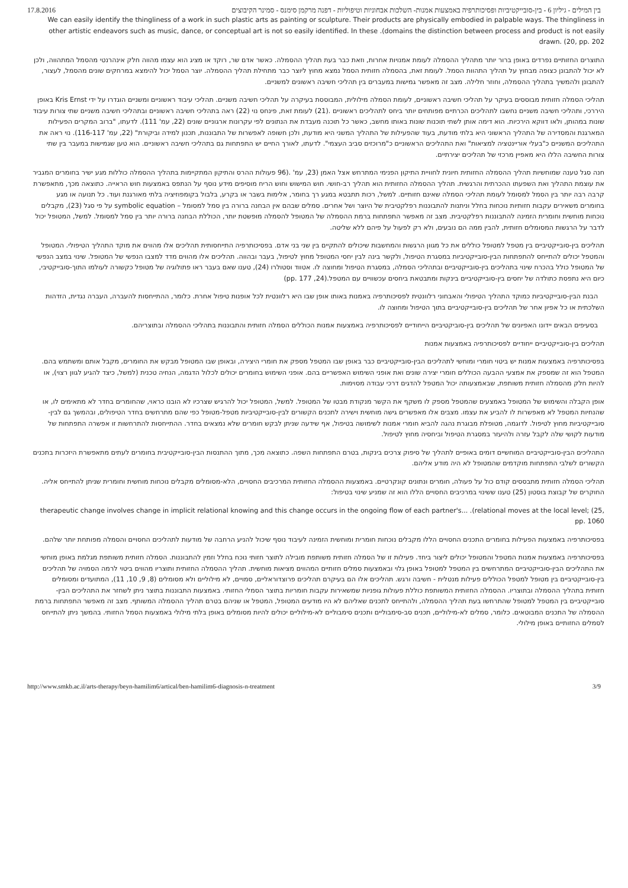17.8.2016 בין המילים - גיליון 6 - בין-סובייקטיביות ופסיכותרפיה באמצעות אמנות- השלכות אבחוניות וטיפוליות - דפנה מרקמן סימנס - סמינר הקיבוצים
We can easily identify the thingliness of a work in such plastic arts as painting or sculpture. Their products are physically embodied in palpable ways. The thingliness in other artistic endeavors such as music, dance, or conceptual art is not so easily identified. In these .(domains the distinction between process and product is not easily drawn. (20, pp. 202
התוצרים החזותיים נפרדים באופן ברור יותר מתהליך ההסמלה לעומת אמנויות אחרות, וזאת כבר בעת תהליך ההסמלה. כאשר אדם שר, רוקד או מציג הוא עצמו מהווה חלק אינהרנטי מהסמל המתהווה, ולכן לא יכול להתבונן כצופה מבחוץ על תהליך התהוות הסמל. לעומת זאת, בהסמלה חזותית הסמל נמצא מחוץ ליוצר כבר מתחילת תהליך ההסמלה. יוצר הסמל יכול להימצא במרחקים שונים מהסמל, לעצור, להתבונן ולהמשיך בתהליך ההסמלה, וחוזר חלילה. מצב זה מאפשר גמישות במעברים בין תהליכי חשיבה ראשונים למשניים.
תהליכי הסמלה חזותית מבוססים בעיקר על תהליכי חשיבה ראשוניים, לעומת הסמלה מילולית, המבוססת בעיקרה על תהליכי חשיבה משניים. תהליכי עיבוד ראשוניים ומשניים הוגדרו על ידי Kris Ernst באופן היררכי, ותהליכי חשיבה משניים נחשבו לתהליכים הכרתיים מפותחים יותר ביחס לתהליכים ראשוניים .(21) לעומת זאת, פינחס נוי (22) ראה בתהליכי חשיבה ראשוניים ובתהליכי חשיבה משניים שתי צורות עיבוד שונות במהותן, ולאו דווקא הירכיות. הוא דימה אותן לשתי תוכנות שונות באותו מחשב, כאשר כל תוכנה מעבדת את הנתונים לפי עקרונות ארגוניים שונים (22, עמ' 111). לדעתו, "ברוב המקרים הפעילות המארגנת והמסדירה של התהליך הראשוני היא בלתי מודעת, בעוד שהפעילות של התהליך המשני היא מודעת, ולכן חשופה לאפשרות של התבוננות, תכנון למידה וביקורת" (22, עמ' 116-117). נוי ראה את התהליכים המשניים כ"בעלי אוריינטציה למציאות" ואת התהליכים הראשוניים כ"מרוכזים סביב העצמי". לדעתו, לאורך החיים יש התפתחות גם בתהליכי חשיבה ראשוניים. הוא טען שגמישות במעבר בין שתי צורות החשיבה הללו היא מאפיין מרכזי של תהליכים יצירתיים.
חנה סגל טענה שמוחשיות תהליך ההסמלה החזותית חיונית לחוויית התיקון הפנימי המתרחש אצל האמן (23, עמ' .(96 פעולות ההרס והתיקון המתקיימות בתהליך ההסמלה כוללות מגע ישיר בחומרים המגביר את עוצמת התהליך ואת השפעתו ההכרתית והרגשית. תהליך ההסמלה החזותית הוא תהליך רב-חושי. חוש המישוש וחוש הריח מוסיפים מידע נוסף על הנתפס באמצעות חוש הראייה. כתוצאה מכך, מתאפשרת קרבה רבה יותר בין הסמל למסומל לעומת תהליכי הסמלה שאינם חזותיים. למשל, רכות תתבטא במגע רך בחומר, אלימות בשבר או בקרע, בלבול בקומפוזיציה בלתי מאורגנת ועוד. כל תנועה או מגע בחומרים משאירים עקבות חזותיות נוכחות בחלל וניתנות להתבוננות רפלקטיבית של היוצר ושל אחרים. סמלים שבהם אין הבחנה ברורה בין סמל למסומל – symbolic equation על פי סגל (23), מקבלים נוכחות מוחשית וחומרית הזמינה להתבוננות רפלקטיבית. מצב זה מאפשר התפתחות ברמת ההסמלה של המטופל להסמלה מופשטת יותר, הכוללת הבחנה ברורה יותר בין סמל למסומל. למשל, המטופל יכול לדבר על הרגשות המסומלים חזותית, להבין ממה הם נובעים, ולא רק לפעול על פיהם ללא שליטה.
תהליכים בין-סובייקטיביים בין מטפל למטופל כוללים את כל מגוון הרגשות והמחשבות שיכולים להתקיים בין שני בני אדם. בפסיכותרפיה התייחסותית תהליכים אלו מהווים את מוקד התהליך הטיפולי. המטופל והמטפל יכולים להתייחס להתפתחות הבין-סובייקטיביות במסגרת הטיפול, ולקשר בינה לבין יחסי המטופל מחוץ לטיפול, בעבר ובהווה. תהליכים אלו מהווים מדד למצבו הנפשי של המטופל. שינוי במצב הנפשי של המטופל כולל בהכרח שינוי בתהליכים בין-סובייקטיביים ובתהליכי הסמלה, במסגרת הטיפול ומחוצה לו. אטווד וסטולרו (24), טענו שאם בעבר ראו פתולוגיה של מטופל כקשורה לעולמו התוך-סובייקטיבי, כיום היא נתפסת כתולדה של יחסים בין-סובייקטיביים בינקות ומתבטאת ביחסים עכשוויים עם המטפל.(24, pp. 177)
הבנת הבין-סובייקטיביות כמוקד התהליך הטיפולי והאבחוני רלוונטית לפסיכותרפיה באמנות באותו אופן שבו היא רלוונטית לכל אופנות טיפול אחרת. כלומר, ההתייחסות להעברה, העברה נגדית, הזדהות השלכתית או כל אפיון אחר של תהליכים בין-סובייקטיביים בתוך הטיפול ומחוצה לו.
בסעיפים הבאים יידונו האפיונים של תהליכים בין-סוביקטיביים הייחודיים לפסיכותרפיה באמצעות אמנות הכוללים הסמלה חזותית והתבוננות בתהליכי ההסמלה ובתוצריהם.
תהליכים בין-סובייקטיביים ייחודיים לפסיכותרפיה באמצעות אמנות
בפסיכותרפיה באמצעות אמנות יש ביטוי חומרי ומוחשי לתהליכים הבין-סובייקטיביים כבר באופן שבו המטפל מספק את חומרי היצירה, ובאופן שבו המטופל מבקש את החומרים, מקבל אותם ומשתמש בהם. המטפל הוא זה שמספק את אמצעי ההבעה הכוללים חומרי יצירה שונים ואת אופני השימוש האפשריים בהם. אופני השימוש בחומרים יכולים לכלול הדגמה, הנחיה טכנית (למשל, כיצד להגיע לגוון רצוי), או להיות חלק מהסמלה חזותית משותפת, שבאמצעותה יכול המטפל להדגים דרכי עבודה מסוימות.
אופן הקבלה והשימוש של המטופל באמצעים שהמטפל מספק לו משקף את הקשר מנקודת מבטו של המטופל. למשל, המטופל יכול להרגיש שצרכיו לא הובנו כראוי, שהחומרים בחדר לא מתאימים לו, או שהנחיות המטפל לא מאפשרות לו להביע את עצמו. מצבים אלו מאפשרים גישה מוחשית וישירה לתכנים הקשורים לבין-סובייקטיביות מטפל-מטופל כפי שהם מתרחשים בחדר הטיפולים, ובהמשך גם לבין-סובייקטיביות מחוץ לטיפול. לדוגמה, מטופלת מבוגרת נהגה להביא חומרי אמנות לשימושה בטיפול, אף שידעה שניתן לבקש חומרים שלא נמצאים בחדר. ההתייחסות להתרחשות זו אפשרה התפתחות של מודעות לקושי שלה לקבל עזרה ולהיעזר במסגרת הטיפול וביחסיה מחוץ לטיפול.
התהליכים הבין-סובייקטיביים המוחשיים דומים באופיים לתהליך של סיפוק צרכים בינקות, בטרם התפתחות השפה. כתוצאה מכך, מתוך ההתנסות הבין-סובייקטיבית בחומרים לעתים מתאפשרת היזכרות בתכנים הקשורים לשלבי התפתחות מוקדמים שהמטופל לא היה מודע אליהם.
תהליכי הסמלה חזותית מתבססים קודם כול על פעולה, חומרים ונתונים קונקרטיים. באמצעות ההסמלה החזותית המרכיבים החסויים, הלא-מסומלים מקבלים נוכחות מוחשית וחומרית שניתן להתייחס אליה. החוקרים של קבוצת בוסטון (25) טענו ששינוי במרכיבים החסויים הללו הוא זה שמניע שינוי בטיפול:
therapeutic change involves change in implicit relational knowing and this change occurs in the ongoing flow of each partner's... .(relational moves at the local level; (25, pp. 1060
בפסיכותרפיה באמצעות הפעילות בחומרים התכנים החסויים הללו מקבלים נוכחות חומרית ומוחשית הזמינה לעיבוד נוסף שיכול להניע הרחבה של מודעות לתהליכים החסויים והסמלה מפותחת יותר שלהם.
בפסיכותרפיה באמצעות אמנות המטפל והמטופל יכולים ליצור ביחד. פעילות זו של הסמלה חזותית משותפת מובילה לתוצר חזותי נוכח בחלל וזמין להתבוננות. הסמלה חזותית משותפת מגלמת באופן מוחשי את התהליכים הבין-סובייקטיביים המתרחשים בין המטפל למטופל באופן גלוי ובאמצעות סמלים חזותיים המהווים מציאות מוחשית. תהליך ההסמלה החזותית ותוצריו מהווים ביטוי לרמה הסמויה של תהליכים בין-סובייקטיביים בין מטופל למטפל הכוללים פעילות מנטלית - חשיבה ורגש. תהליכים אלו הם בעיקרם תהליכים פרוצדוראליים, סמויים, לא מילוליים ולא מסומלים (8, 9, 10, 11), המתועדים ומסומלים חזותית בתהליך ההסמלה ובתוצריו. ההסמלה החזותית המשותפת כוללת פעולות גופניות שמשאירות עקבות חומריות בתוצר הסמלי החזותי. באמצעות התבוננות בתוצר ניתן לשחזר את התהליכים הבין-סובייקטיביים בין המטפל למטופל שהתרחשו בעת תהליך ההסמלה, ולהתייחס לתכנים שאליהם לא היו מודעים המטופל, המטפל או שניהם בטרם תהליך ההסמלה המשותף. מצב זה מאפשר התפתחות ברמת ההסמלה של התכנים המבוטאים. כלומר, סמלים לא-מילוליים, תכנים סב-סימבוליים ותכנים סימבוליים לא-מילוליים יכולים להיות מסומלים באופן בלתי מילולי באמצעות הסמל החזותי. בהמשך ניתן להתייחס לסמלים החזותיים באופן מילולי.
http://www.smkb.ac.il/arts-therapy/beyn-hamilim6/artical/ben-hamilim6-diagnosis-n-treatment 3/9